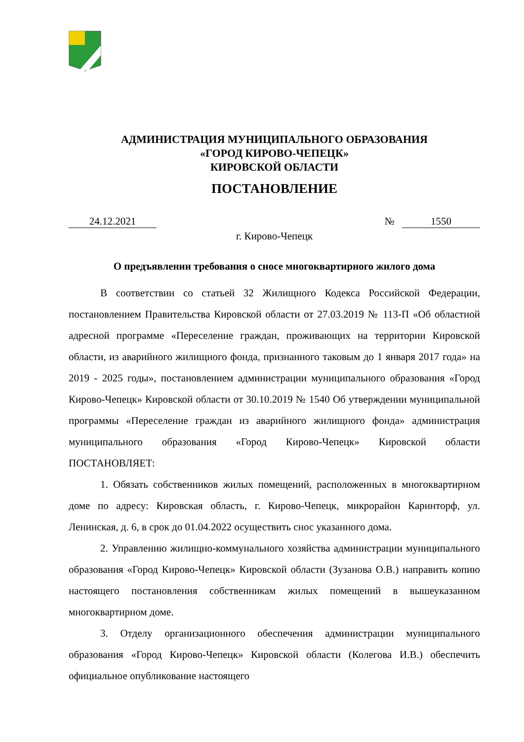АДМИНИСТРАЦИЯ МУНИЦИПАЛЬНОГО ОБРАЗОВАНИЯ
«ГОРОД КИРОВО-ЧЕПЕЦК»
КИРОВСКОЙ ОБЛАСТИ
ПОСТАНОВЛЕНИЕ
24.12.2021 № 1550
г. Кирово-Чепецк
О предъявлении требования о сносе многоквартирного жилого дома
В соответствии со статьей 32 Жилищного Кодекса Российской Федерации, постановлением Правительства Кировской области от 27.03.2019 № 113-П «Об областной адресной программе «Переселение граждан, проживающих на территории Кировской области, из аварийного жилищного фонда, признанного таковым до 1 января 2017 года» на 2019 - 2025 годы», постановлением администрации муниципального образования «Город Кирово-Чепецк» Кировской области от 30.10.2019 № 1540 Об утверждении муниципальной программы «Переселение граждан из аварийного жилищного фонда» администрация муниципального образования «Город Кирово-Чепецк» Кировской области ПОСТАНОВЛЯЕТ:
1. Обязать собственников жилых помещений, расположенных в многоквартирном доме по адресу: Кировская область, г. Кирово-Чепецк, микрорайон Каринторф, ул. Ленинская, д. 6, в срок до 01.04.2022 осуществить снос указанного дома.
2. Управлению жилищно-коммунального хозяйства администрации муниципального образования «Город Кирово-Чепецк» Кировской области (Зузанова О.В.) направить копию настоящего постановления собственникам жилых помещений в вышеуказанном многоквартирном доме.
3. Отделу организационного обеспечения администрации муниципального образования «Город Кирово-Чепецк» Кировской области (Колегова И.В.) обеспечить официальное опубликование настоящего